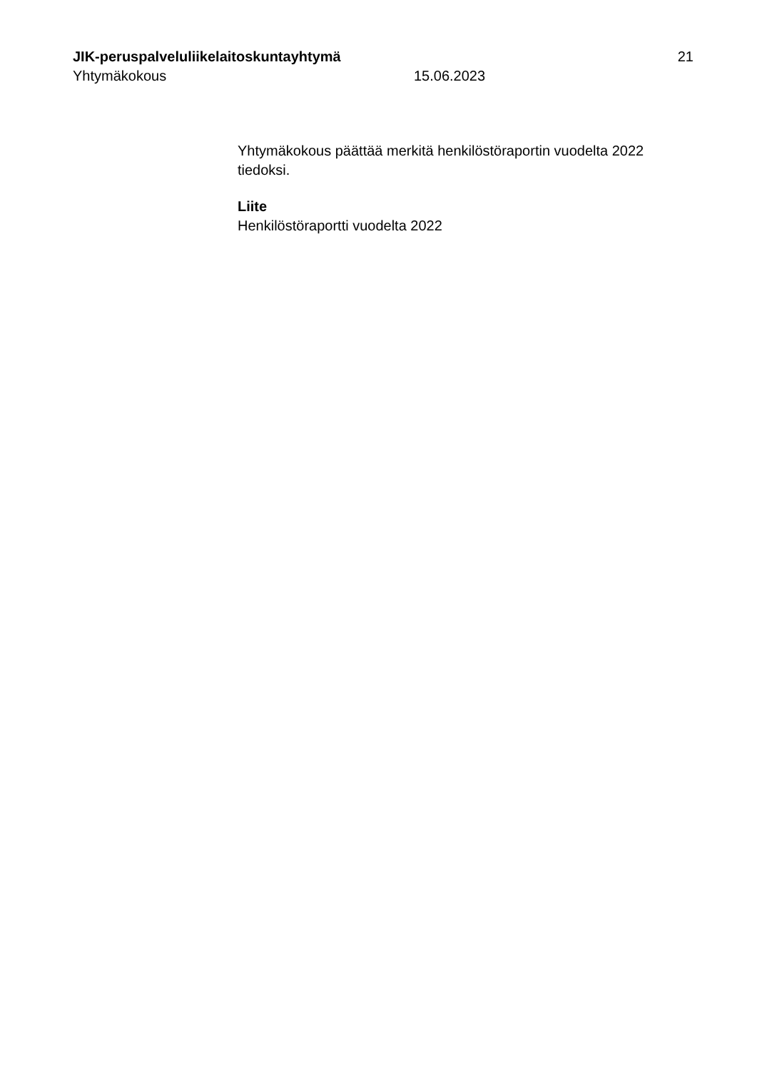JIK-peruspalveluliikelaitoskuntayhtymä 21
Yhtymäkokous 15.06.2023
Yhtymäkokous päättää merkitä henkilöstöraportin vuodelta 2022 tiedoksi.
Liite
Henkilöstöraportti vuodelta 2022